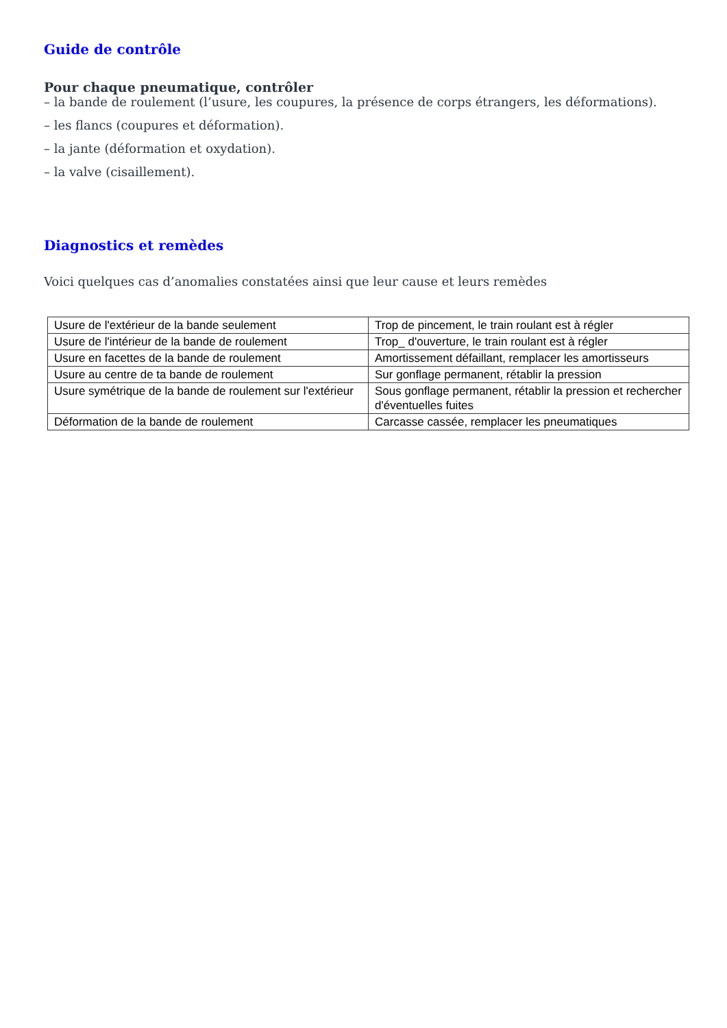Guide de contrôle
Pour chaque pneumatique, contrôler
– la bande de roulement (l’usure, les coupures, la présence de corps étrangers, les déformations).
– les flancs (coupures et déformation).
– la jante (déformation et oxydation).
– la valve (cisaillement).
Diagnostics et remèdes
Voici quelques cas d’anomalies constatées ainsi que leur cause et leurs remèdes
| Usure de l'extérieur de la bande seulement | Trop de pincement, le train roulant est à régler |
| Usure de l'intérieur de la bande de roulement | Trop_ d'ouverture, le train roulant est à régler |
| Usure en facettes de la bande de roulement | Amortissement défaillant, remplacer les amortisseurs |
| Usure au centre de ta bande de roulement | Sur gonflage permanent, rétablir la pression |
| Usure symétrique de la bande de roulement sur l'extérieur | Sous gonflage permanent, rétablir la pression et rechercher d'éventuelles fuites |
| Déformation de la bande de roulement | Carcasse cassée, remplacer les pneumatiques |